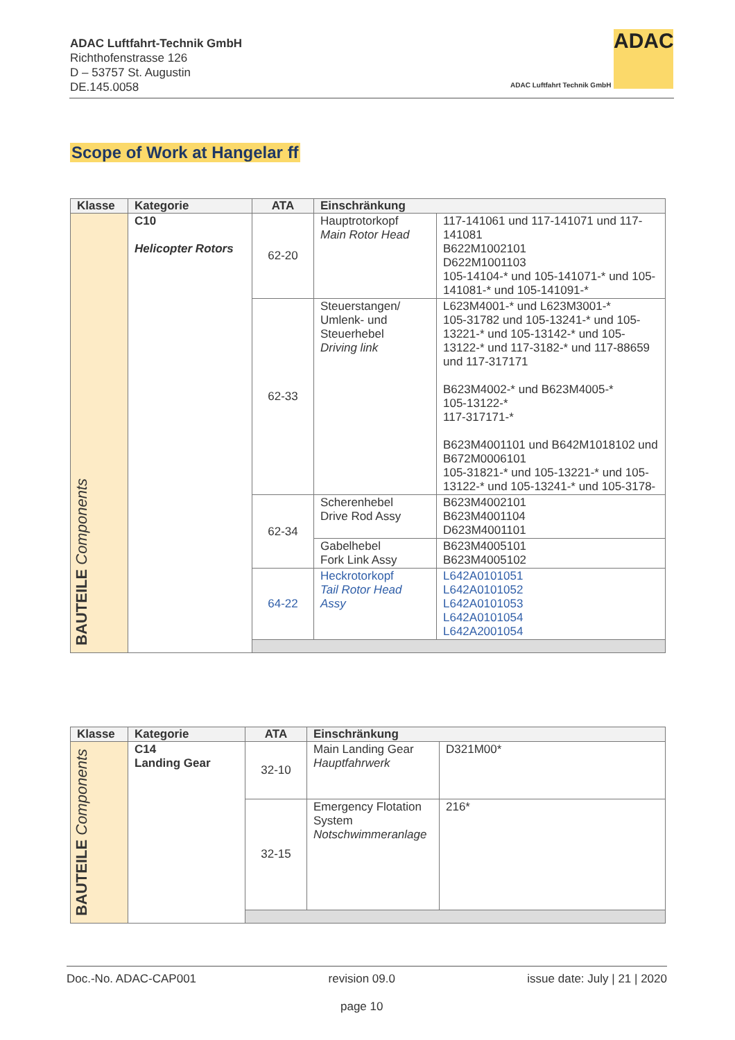ADAC Luftfahrt-Technik GmbH
Richthofenstrasse 126
D – 53757 St. Augustin
DE.145.0058
ADAC
ADAC Luftfahrt Technik GmbH
Scope of Work at Hangelar ff
| Klasse | Kategorie | ATA | Einschränkung | |
| --- | --- | --- | --- | --- |
| BAUTEILE Components | C10 Helicopter Rotors | 62-20 | Hauptrotorkopf Main Rotor Head | 117-141061 und 117-141071 und 117-141081 B622M1002101 D622M1001103 105-14104-* und 105-141071-* und 105-141081-* und 105-141091-* |
| | | 62-33 | Steuerstangen/ Umlenk- und Steuerhebel Driving link | L623M4001-* und L623M3001-* 105-31782 und 105-13241-* und 105-13221-* und 105-13142-* und 105-13122-* und 117-3182-* und 117-88659 und 117-317171 B623M4002-* und B623M4005-* 105-13122-* 117-317171-* B623M4001101 und B642M1018102 und B672M0006101 105-31821-* und 105-13221-* und 105-13122-* und 105-13241-* und 105-3178- |
| | | 62-34 | Scherenhebel Drive Rod Assy | B623M4002101 B623M4001104 D623M4001101 |
| | | | Gabelhebel Fork Link Assy | B623M4005101 B623M4005102 |
| | | 64-22 | Heckrotorkopf Tail Rotor Head Assy | L642A0101051 L642A0101052 L642A0101053 L642A0101054 L642A2001054 |
| Klasse | Kategorie | ATA | Einschränkung | |
| --- | --- | --- | --- | --- |
| BAUTEILE Components | C14 Landing Gear | 32-10 | Main Landing Gear Hauptfahrwerk | D321M00* |
| | | 32-15 | Emergency Flotation System Notschwimmeranlage | 216* |
Doc.-No. ADAC-CAP001 revision 09.0
page 10 issue date: July | 21 | 2020